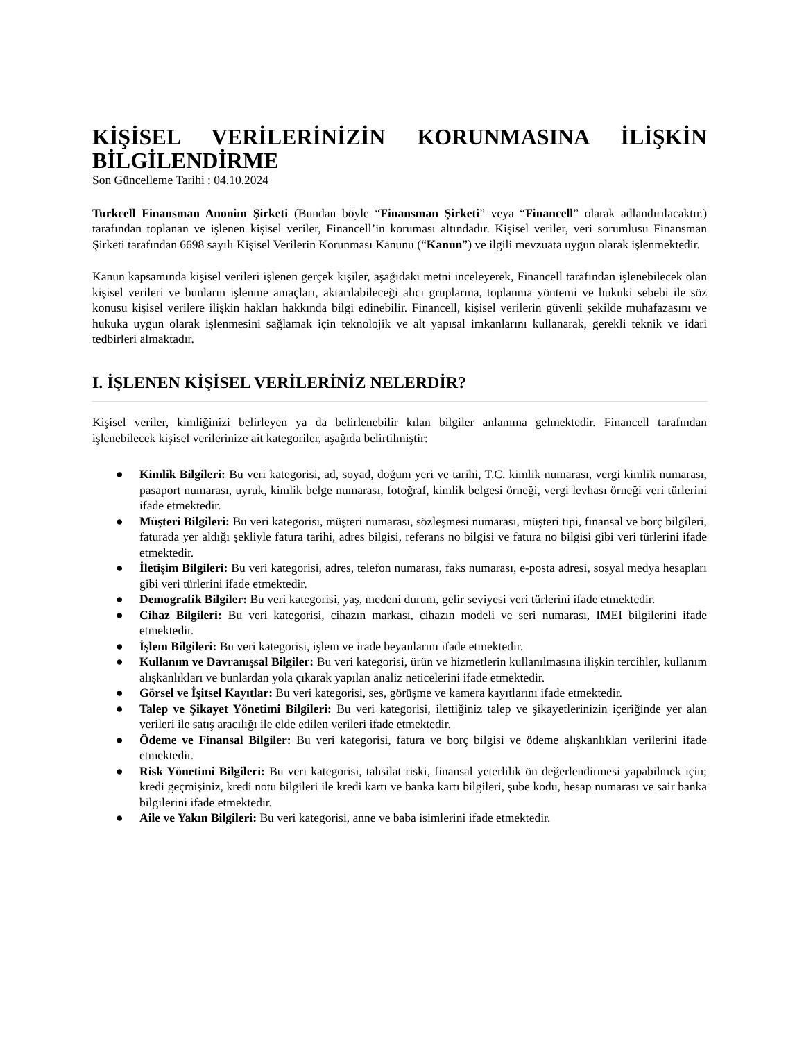KİŞİSEL VERİLERİNİZİN KORUNMASINA İLİŞKİN BİLGİLENDİRME
Son Güncelleme Tarihi : 04.10.2024
Turkcell Finansman Anonim Şirketi (Bundan böyle “Finansman Şirketi” veya “Financell” olarak adlandırılacaktır.) tarafından toplanan ve işlenen kişisel veriler, Financell’in koruması altındadır. Kişisel veriler, veri sorumlusu Finansman Şirketi tarafından 6698 sayılı Kişisel Verilerin Korunması Kanunu (“Kanun”) ve ilgili mevzuata uygun olarak işlenmektedir.
Kanun kapsamında kişisel verileri işlenen gerçek kişiler, aşağıdaki metni inceleyerek, Financell tarafından işlenebilecek olan kişisel verileri ve bunların işlenme amaçları, aktarılabileceği alıcı gruplarına, toplanma yöntemi ve hukuki sebebi ile söz konusu kişisel verilere ilişkin hakları hakkında bilgi edinebilir. Financell, kişisel verilerin güvenli şekilde muhafazasını ve hukuka uygun olarak işlenmesini sağlamak için teknolojik ve alt yapısal imkanlarını kullanarak, gerekli teknik ve idari tedbirleri almaktadır.
I. İŞLENEN KİŞİSEL VERİLERİNİZ NELERDİR?
Kişisel veriler, kimliğinizi belirleyen ya da belirlenebilir kılan bilgiler anlamına gelmektedir. Financell tarafından işlenebilecek kişisel verilerinize ait kategoriler, aşağıda belirtilmiştir:
● Kimlik Bilgileri: Bu veri kategorisi, ad, soyad, doğum yeri ve tarihi, T.C. kimlik numarası, vergi kimlik numarası, pasaport numarası, uyruk, kimlik belge numarası, fotoğraf, kimlik belgesi örneği, vergi levhası örneği veri türlerini ifade etmektedir.
● Müşteri Bilgileri: Bu veri kategorisi, müşteri numarası, sözleşmesi numarası, müşteri tipi, finansal ve borç bilgileri, faturada yer aldığı şekliyle fatura tarihi, adres bilgisi, referans no bilgisi ve fatura no bilgisi gibi veri türlerini ifade etmektedir.
● İletişim Bilgileri: Bu veri kategorisi, adres, telefon numarası, faks numarası, e-posta adresi, sosyal medya hesapları gibi veri türlerini ifade etmektedir.
● Demografik Bilgiler: Bu veri kategorisi, yaş, medeni durum, gelir seviyesi veri türlerini ifade etmektedir.
● Cihaz Bilgileri: Bu veri kategorisi, cihazın markası, cihazın modeli ve seri numarası, IMEI bilgilerini ifade etmektedir.
● İşlem Bilgileri: Bu veri kategorisi, işlem ve irade beyanlarını ifade etmektedir.
● Kullanım ve Davranışsal Bilgiler: Bu veri kategorisi, ürün ve hizmetlerin kullanılmasına ilişkin tercihler, kullanım alışkanlıkları ve bunlardan yola çıkarak yapılan analiz neticelerini ifade etmektedir.
● Görsel ve İşitsel Kayıtlar: Bu veri kategorisi, ses, görüşme ve kamera kayıtlarını ifade etmektedir.
● Talep ve Şikayet Yönetimi Bilgileri: Bu veri kategorisi, ilettiğiniz talep ve şikayetlerinizin içeriğinde yer alan verileri ile satış aracılığı ile elde edilen verileri ifade etmektedir.
● Ödeme ve Finansal Bilgiler: Bu veri kategorisi, fatura ve borç bilgisi ve ödeme alışkanlıkları verilerini ifade etmektedir.
● Risk Yönetimi Bilgileri: Bu veri kategorisi, tahsilat riski, finansal yeterlilik ön değerlendirmesi yapabilmek için; kredi geçmişiniz, kredi notu bilgileri ile kredi kartı ve banka kartı bilgileri, şube kodu, hesap numarası ve sair banka bilgilerini ifade etmektedir.
● Aile ve Yakın Bilgileri: Bu veri kategorisi, anne ve baba isimlerini ifade etmektedir.